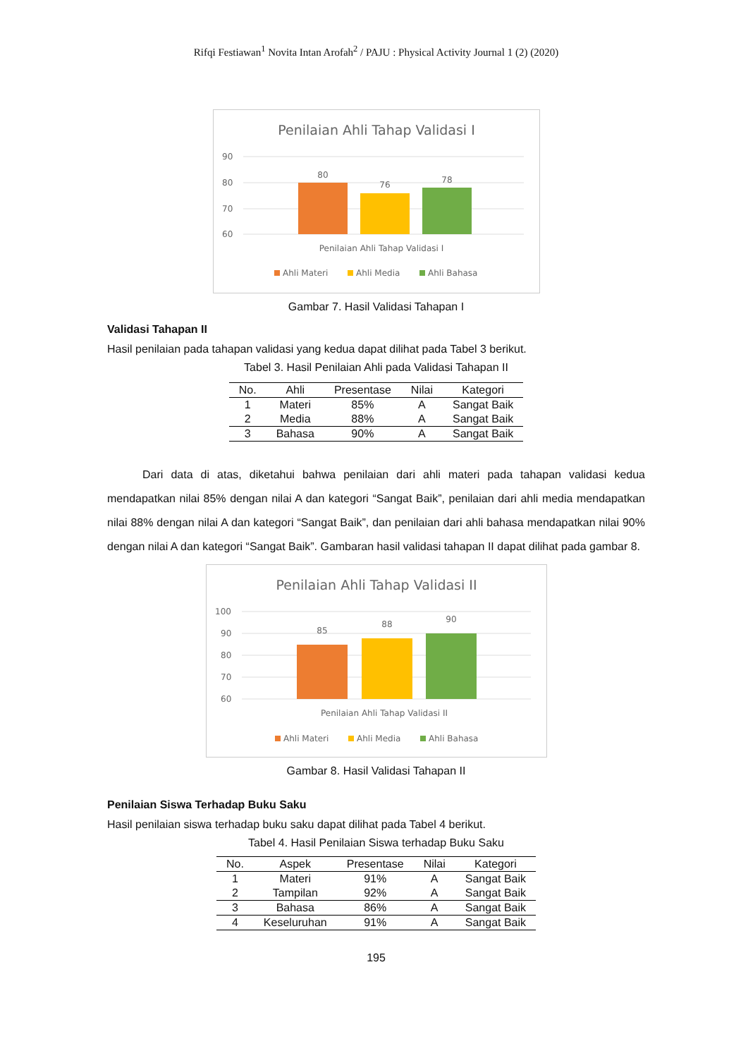Rifqi Festiawan<sup>1</sup> Novita Intan Arofah<sup>2</sup> / PAJU : Physical Activity Journal 1 (2) (2020)
Penilaian Ahli Tahap Validasi I
90
80
70
60
80
76
78
Penilaian Ahli Tahap Validasi I
Ahli Materi
Ahli Media
Ahli Bahasa
Gambar 7. Hasil Validasi Tahapan I
Validasi Tahapan II
Hasil penilaian pada tahapan validasi yang kedua dapat dilihat pada Tabel 3 berikut.
Tabel 3. Hasil Penilaian Ahli pada Validasi Tahapan II
| No. | Ahli | Presentase | Nilai | Kategori |
| --- | --- | --- | --- | --- |
| 1 | Materi | 85% | A | Sangat Baik |
| 2 | Media | 88% | A | Sangat Baik |
| 3 | Bahasa | 90% | A | Sangat Baik |
Dari data di atas, diketahui bahwa penilaian dari ahli materi pada tahapan validasi kedua mendapatkan nilai 85% dengan nilai A dan kategori “Sangat Baik”, penilaian dari ahli media mendapatkan nilai 88% dengan nilai A dan kategori “Sangat Baik”, dan penilaian dari ahli bahasa mendapatkan nilai 90% dengan nilai A dan kategori “Sangat Baik”. Gambaran hasil validasi tahapan II dapat dilihat pada gambar 8.
Penilaian Ahli Tahap Validasi II
100
90
80
70
60
85
88
90
Penilaian Ahli Tahap Validasi II
Ahli Materi
Ahli Media
Ahli Bahasa
Gambar 8. Hasil Validasi Tahapan II
Penilaian Siswa Terhadap Buku Saku
Hasil penilaian siswa terhadap buku saku dapat dilihat pada Tabel 4 berikut.
Tabel 4. Hasil Penilaian Siswa terhadap Buku Saku
| No. | Aspek | Presentase | Nilai | Kategori |
| --- | --- | --- | --- | --- |
| 1 | Materi | 91% | A | Sangat Baik |
| 2 | Tampilan | 92% | A | Sangat Baik |
| 3 | Bahasa | 86% | A | Sangat Baik |
| 4 | Keseluruhan | 91% | A | Sangat Baik |
195